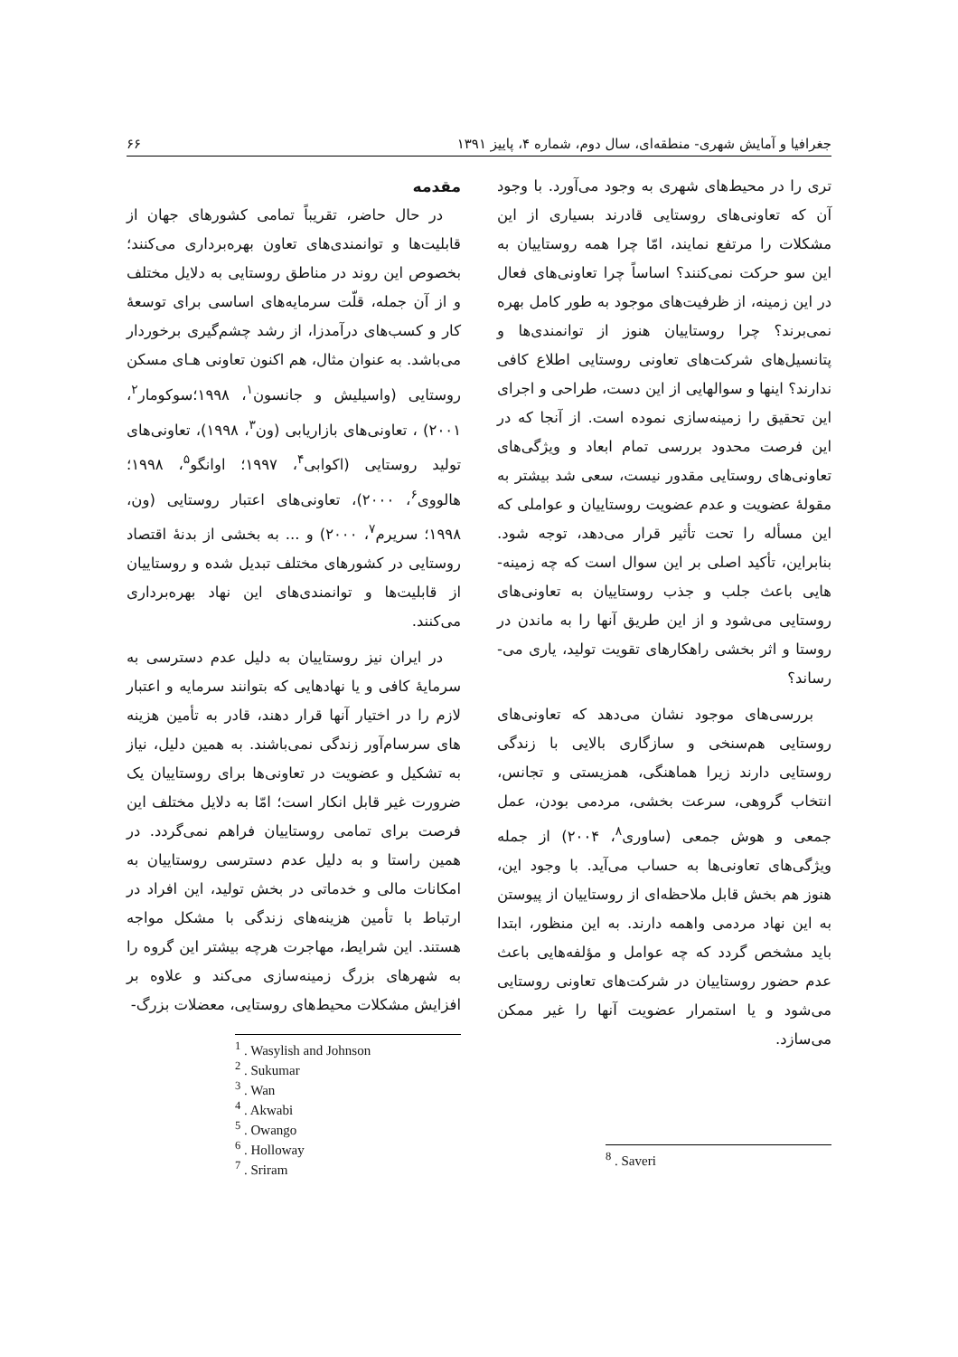جغرافیا و آمایش شهری- منطقه‌ای، سال دوم، شماره ۴، پاییز ۱۳۹۱ ۶۶
مقدمه
در حال حاضر، تقریباً تمامی کشورهای جهان از قابلیت‌ها و توانمندی‌های تعاون بهره‌برداری می‌کنند؛ بخصوص این روند در مناطق روستایی به دلایل مختلف و از آن جمله، قلّت سرمایه‌های اساسی برای توسعهٔ کار و کسب‌های درآمدزا، از رشد چشم‌گیری برخوردار می‌باشد. به عنوان مثال، هم اکنون تعاونی هـای مسکن روستایی (واسیلیش و جانسون<sup>۱</sup>، ۱۹۹۸؛سوکومار<sup>۲</sup>، ۲۰۰۱) ، تعاونی‌های بازاریابی (ون<sup>۳</sup>، ۱۹۹۸)، تعاونی‌های تولید روستایی (اکوابی<sup>۴</sup>، ۱۹۹۷؛ اوانگو<sup>۵</sup>، ۱۹۹۸؛ هالووی<sup>۶</sup>، ۲۰۰۰)، تعاونی‌های اعتبار روستایی (ون، ۱۹۹۸؛ سریرم<sup>۷</sup>، ۲۰۰۰) و ... به بخشی از بدنهٔ اقتصاد روستایی در کشورهای مختلف تبدیل شده و روستاییان از قابلیت‌ها و توانمندی‌های این نهاد بهره‌برداری می‌کنند.
در ایران نیز روستاییان به دلیل عدم دسترسی به سرمایهٔ کافی و یا نهادهایی که بتوانند سرمایه و اعتبار لازم را در اختیار آنها قرار دهند، قادر به تأمین هزینه های سرسام‌آور زندگی نمی‌باشند. به همین دلیل، نیاز به تشکیل و عضویت در تعاونی‌ها برای روستاییان یک ضرورت غیر قابل انکار است؛ امّا به دلایل مختلف این فرصت برای تمامی روستاییان فراهم نمی‌گردد. در همین راستا و به دلیل عدم دسترسی روستاییان به امکانات مالی و خدماتی در بخش تولید، این افراد در ارتباط با تأمین هزینه‌های زندگی با مشکل مواجه هستند. این شرایط، مهاجرت هرچه بیشتر این گروه را به شهرهای بزرگ زمینه‌سازی می‌کند و علاوه بر افزایش مشکلات محیط‌های روستایی، معضلات بزرگ-
<sup>1</sup> . Wasylish and Johnson
<sup>2</sup> . Sukumar
<sup>3</sup> . Wan
<sup>4</sup> . Akwabi
<sup>5</sup> . Owango
<sup>6</sup> . Holloway
<sup>7</sup> . Sriram
تری را در محیط‌های شهری به وجود می‌آورد. با وجود آن که تعاونی‌های روستایی قادرند بسیاری از این مشکلات را مرتفع نمایند، امّا چرا همه روستاییان به این سو حرکت نمی‌کنند؟ اساساً چرا تعاونی‌های فعال در این زمینه، از ظرفیت‌های موجود به طور کامل بهره نمی‌برند؟ چرا روستاییان هنوز از توانمندی‌ها و پتانسیل‌های شرکت‌های تعاونی روستایی اطلاع کافی ندارند؟ اینها و سوالهایی از این دست، طراحی و اجرای این تحقیق را زمینه‌سازی نموده است. از آنجا که در این فرصت محدود بررسی تمام ابعاد و ویژگی‌های تعاونی‌های روستایی مقدور نیست، سعی شد بیشتر به مقولهٔ عضویت و عدم عضویت روستاییان و عواملی که این مسأله را تحت تأثیر قرار می‌دهد، توجه شود. بنابراین، تأکید اصلی بر این سوال است که چه زمینه-هایی باعث جلب و جذب روستاییان به تعاونی‌های روستایی می‌شود و از این طریق آنها را به ماندن در روستا و اثر بخشی راهکارهای تقویت تولید، یاری می-رساند؟
بررسی‌های موجود نشان می‌دهد که تعاونی‌های روستایی هم‌سنخی و سازگاری بالایی با زندگی روستایی دارند زیرا هماهنگی، همزیستی و تجانس، انتخاب گروهی، سرعت بخشی، مردمی بودن، عمل جمعی و هوش جمعی (ساوری<sup>۸</sup>، ۲۰۰۴) از جمله ویژگی‌های تعاونی‌ها به حساب می‌آید. با وجود این، هنوز هم بخش قابل ملاحظه‌ای از روستاییان از پیوستن به این نهاد مردمی واهمه دارند. به این منظور، ابتدا باید مشخص گردد که چه عوامل و مؤلفه‌هایی باعث عدم حضور روستاییان در شرکت‌های تعاونی روستایی می‌شود و یا استمرار عضویت آنها را غیر ممکن می‌سازد.
<sup>8</sup> . Saveri